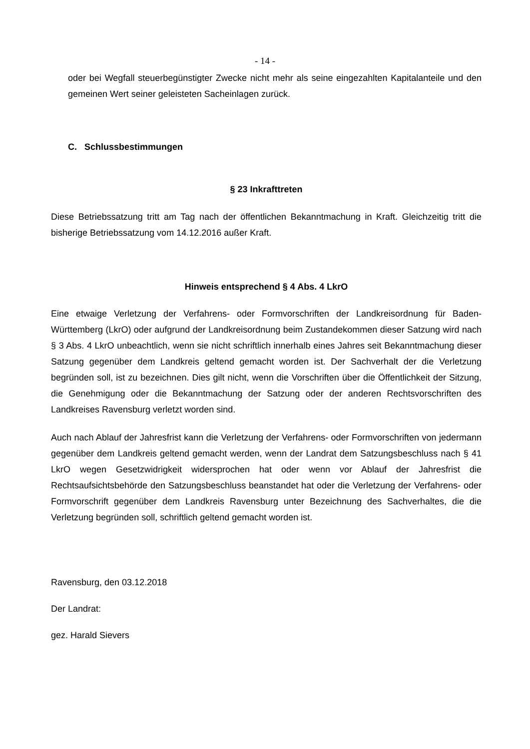- 14 -
oder bei Wegfall steuerbegünstigter Zwecke nicht mehr als seine eingezahlten Kapitalanteile und den gemeinen Wert seiner geleisteten Sacheinlagen zurück.
C. Schlussbestimmungen
§ 23 Inkrafttreten
Diese Betriebssatzung tritt am Tag nach der öffentlichen Bekanntmachung in Kraft. Gleichzeitig tritt die bisherige Betriebssatzung vom 14.12.2016 außer Kraft.
Hinweis entsprechend § 4 Abs. 4 LkrO
Eine etwaige Verletzung der Verfahrens- oder Formvorschriften der Landkreisordnung für Baden-Württemberg (LkrO) oder aufgrund der Landkreisordnung beim Zustandekommen dieser Satzung wird nach § 3 Abs. 4 LkrO unbeachtlich, wenn sie nicht schriftlich innerhalb eines Jahres seit Bekanntmachung dieser Satzung gegenüber dem Landkreis geltend gemacht worden ist. Der Sachverhalt der die Verletzung begründen soll, ist zu bezeichnen. Dies gilt nicht, wenn die Vorschriften über die Öffentlichkeit der Sitzung, die Genehmigung oder die Bekanntmachung der Satzung oder der anderen Rechtsvorschriften des Landkreises Ravensburg verletzt worden sind.
Auch nach Ablauf der Jahresfrist kann die Verletzung der Verfahrens- oder Formvorschriften von jedermann gegenüber dem Landkreis geltend gemacht werden, wenn der Landrat dem Satzungsbeschluss nach § 41 LkrO wegen Gesetzwidrigkeit widersprochen hat oder wenn vor Ablauf der Jahresfrist die Rechtsaufsichtsbehörde den Satzungsbeschluss beanstandet hat oder die Verletzung der Verfahrens- oder Formvorschrift gegenüber dem Landkreis Ravensburg unter Bezeichnung des Sachverhaltes, die die Verletzung begründen soll, schriftlich geltend gemacht worden ist.
Ravensburg, den 03.12.2018
Der Landrat:
gez. Harald Sievers